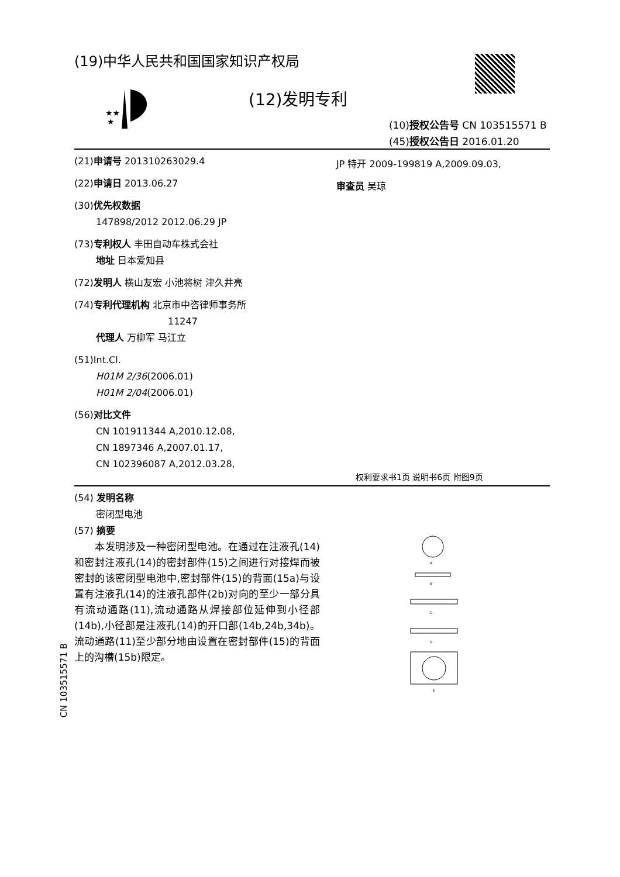(19)中华人民共和国国家知识产权局
★★
★
(12)发明专利
(10)授权公告号 CN 103515571 B
(45)授权公告日 2016.01.20
(21)申请号 201310263029.4
(22)申请日 2013.06.27
(30)优先权数据
147898/2012 2012.06.29 JP
(73)专利权人 丰田自动车株式会社
地址 日本爱知县
(72)发明人 横山友宏 小池将树 津久井亮
(74)专利代理机构 北京市中咨律师事务所
11247
代理人 万柳军 马江立
(51)Int.Cl.
H01M 2/36(2006.01)
H01M 2/04(2006.01)
(56)对比文件
CN 101911344 A,2010.12.08,
CN 1897346 A,2007.01.17,
CN 102396087 A,2012.03.28,
JP 特开 2009-199819 A,2009.09.03,
审查员 吴琼
权利要求书1页 说明书6页 附图9页
(54) 发明名称
密闭型电池
(57) 摘要
　　本发明涉及一种密闭型电池。在通过在注液孔(14)和密封注液孔(14)的密封部件(15)之间进行对接焊而被密封的该密闭型电池中,密封部件(15)的背面(15a)与设置有注液孔(14)的注液孔部件(2b)对向的至少一部分具有流动通路(11),流动通路从焊接部位延伸到小径部(14b),小径部是注液孔(14)的开口部(14b,24b,34b)。流动通路(11)至少部分地由设置在密封部件(15)的背面上的沟槽(15b)限定。
A
B
C
D
E
CN 103515571 B